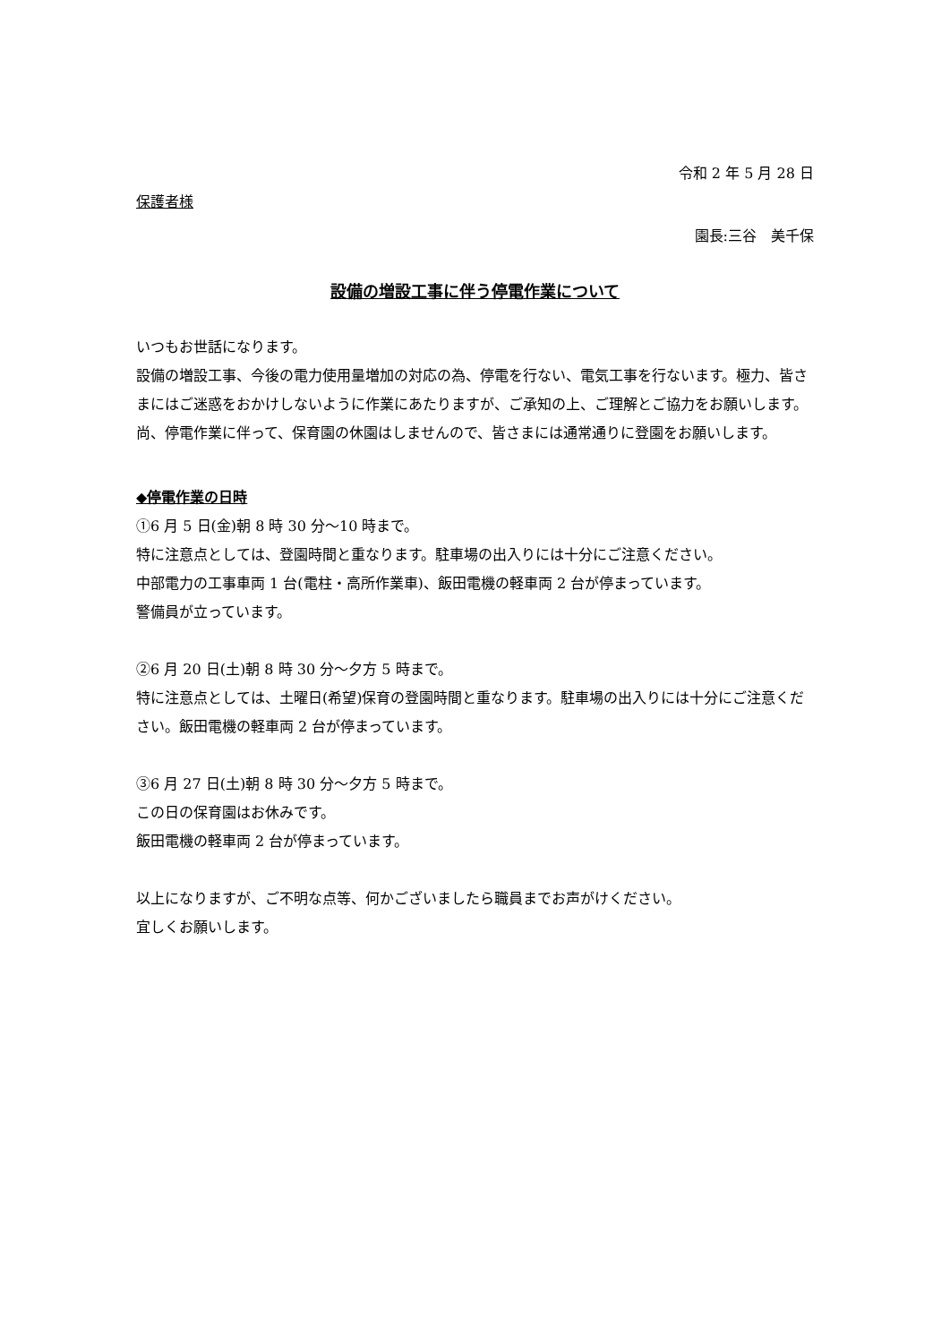令和 2 年 5 月 28 日
保護者様
園長:三谷　美千保
設備の増設工事に伴う停電作業について
いつもお世話になります。
設備の増設工事、今後の電力使用量増加の対応の為、停電を行ない、電気工事を行ないます。極力、皆さまにはご迷惑をおかけしないように作業にあたりますが、ご承知の上、ご理解とご協力をお願いします。
尚、停電作業に伴って、保育園の休園はしませんので、皆さまには通常通りに登園をお願いします。
◆停電作業の日時
①6 月 5 日(金)朝 8 時 30 分～10 時まで。
特に注意点としては、登園時間と重なります。駐車場の出入りには十分にご注意ください。
中部電力の工事車両 1 台(電柱・高所作業車)、飯田電機の軽車両 2 台が停まっています。
警備員が立っています。
②6 月 20 日(土)朝 8 時 30 分～夕方 5 時まで。
特に注意点としては、土曜日(希望)保育の登園時間と重なります。駐車場の出入りには十分にご注意ください。飯田電機の軽車両 2 台が停まっています。
③6 月 27 日(土)朝 8 時 30 分～夕方 5 時まで。
この日の保育園はお休みです。
飯田電機の軽車両 2 台が停まっています。
以上になりますが、ご不明な点等、何かございましたら職員までお声がけください。
宜しくお願いします。